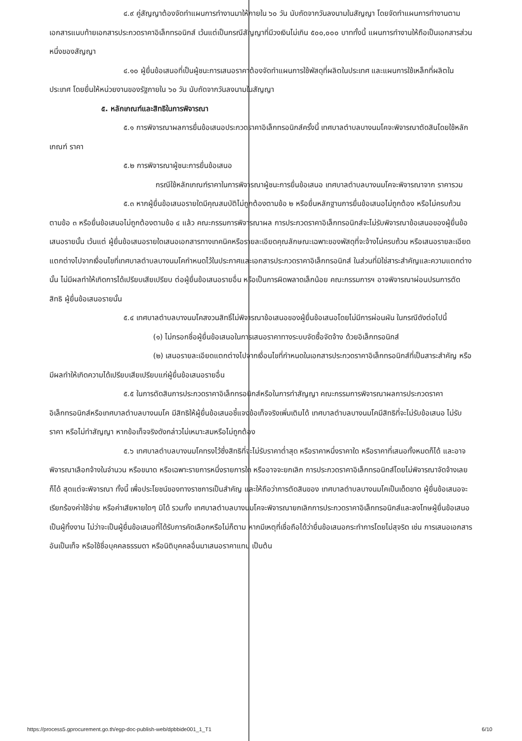๔.๙ คู่สัญญาต้องจัดทำแผนการทำงานมาให้ภายใน ๖๐ วัน นับถัดจากวันลงนามในสัญญา โดยจัดทำแผนการทำงานตามเอกสารแนบท้ายเอกสารประกวดราคาอิเล็กทรอนิกส์ เว้นแต่เป็นกรณีสัญญาที่มีวงเงินไม่เกิน ๕๐๐,๐๐๐ บาททั้งนี้ แผนการทำงานให้ถือเป็นเอกสารส่วนหนึ่งของสัญญา
๔.๑๐ ผู้ยื่นข้อเสนอที่เป็นผู้ชนะการเสนอราคาต้องจัดทำแผนการใช้พัสดุที่ผลิตในประเทศ และแผนการใช้เหล็กที่ผลิตในประเทศ โดยยื่นให้หน่วยงานของรัฐภายใน ๖๐ วัน นับถัดจากวันลงนามในสัญญา
๕. หลักเกณฑ์และสิทธิในการพิจารณา
๕.๑ การพิจารณาผลการยื่นข้อเสนอประกวดราคาอิเล็กทรอนิกส์ครั้งนี้ เทศบาลตำบลบางนมโคจะพิจารณาตัดสินโดยใช้หลักเกณฑ์ ราคา
๕.๒ การพิจารณาผู้ชนะการยื่นข้อเสนอ
กรณีใช้หลักเกณฑ์ราคาในการพิจารณาผู้ชนะการยื่นข้อเสนอ เทศบาลตำบลบางนมโคจะพิจารณาจาก ราคารวม
๕.๓ หากผู้ยื่นข้อเสนอรายใดมีคุณสมบัติไม่ถูกต้องตามข้อ ๒ หรือยื่นหลักฐานการยื่นข้อเสนอไม่ถูกต้อง หรือไม่ครบถ้วนตามข้อ ๓ หรือยื่นข้อเสนอไม่ถูกต้องตามข้อ ๔ แล้ว คณะกรรมการพิจารณาผล การประกวดราคาอิเล็กทรอนิกส์จะไม่รับพิจารณาข้อเสนอของผู้ยื่นข้อเสนอรายนั้น เว้นแต่ ผู้ยื่นข้อเสนอรายใดเสนอเอกสารทางเทคนิคหรือรายละเอียดคุณลักษณะเฉพาะของพัสดุที่จะจ้างไม่ครบถ้วน หรือเสนอรายละเอียดแตกต่างไปจากเงื่อนไขที่เทศบาลตำบลบางนมโคกำหนดไว้ในประกาศและเอกสารประกวดราคาอิเล็กทรอนิกส์ ในส่วนที่มิใช่สาระสำคัญและความแตกต่างนั้น ไม่มีผลทำให้เกิดการได้เปรียบเสียเปรียบ ต่อผู้ยื่นข้อเสนอรายอื่น หรือเป็นการผิดพลาดเล็กน้อย คณะกรรมการฯ อาจพิจารณาผ่อนปรนการตัดสิทธิ ผู้ยื่นข้อเสนอรายนั้น
๕.๔ เทศบาลตำบลบางนมโคสงวนสิทธิ์ไม่พิจารณาข้อเสนอของผู้ยื่นข้อเสนอโดยไม่มีการผ่อนผัน ในกรณีดังต่อไปนี้
(๑) ไม่กรอกชื่อผู้ยื่นข้อเสนอในการเสนอราคาทางระบบจัดซื้อจัดจ้าง ด้วยอิเล็กทรอนิกส์
(๒) เสนอรายละเอียดแตกต่างไปจากเงื่อนไขที่กำหนดในเอกสารประกวดราคาอิเล็กทรอนิกส์ที่เป็นสาระสำคัญ หรือมีผลทำให้เกิดความได้เปรียบเสียเปรียบแก่ผู้ยื่นข้อเสนอรายอื่น
๕.๕ ในการตัดสินการประกวดราคาอิเล็กทรอนิกส์หรือในการทำสัญญา คณะกรรมการพิจารณาผลการประกวดราคาอิเล็กทรอนิกส์หรือเทศบาลตำบลบางนมโค มีสิทธิให้ผู้ยื่นข้อเสนอชี้แจงข้อเท็จจริงเพิ่มเติมได้ เทศบาลตำบลบางนมโคมีสิทธิที่จะไม่รับข้อเสนอ ไม่รับราคา หรือไม่ทำสัญญา หากข้อเท็จจริงดังกล่าวไม่เหมาะสมหรือไม่ถูกต้อง
๕.๖ เทศบาลตำบลบางนมโคทรงไว้ซึ่งสิทธิที่จะไม่รับราคาต่ำสุด หรือราคาหนึ่งราคาใด หรือราคาที่เสนอทั้งหมดก็ได้ และอาจพิจารณาเลือกจ้างในจำนวน หรือขนาด หรือเฉพาะรายการหนึ่งรายการใด หรืออาจจะยกเลิก การประกวดราคาอิเล็กทรอนิกส์โดยไม่พิจารณาจัดจ้างเลยก็ได้ สุดแต่จะพิจารณา ทั้งนี้ เพื่อประโยชน์ของทางราชการเป็นสำคัญ และให้ถือว่าการตัดสินของ เทศบาลตำบลบางนมโคเป็นเด็ดขาด ผู้ยื่นข้อเสนอจะเรียกร้องค่าใช้จ่าย หรือค่าเสียหายใดๆ มิได้ รวมทั้ง เทศบาลตำบลบางนมโคจะพิจารณายกเลิกการประกวดราคาอิเล็กทรอนิกส์และลงโทษผู้ยื่นข้อเสนอเป็นผู้ทิ้งงาน ไม่ว่าจะเป็นผู้ยื่นข้อเสนอที่ได้รับการคัดเลือกหรือไม่ก็ตาม หากมีเหตุที่เชื่อถือได้ว่ายื่นข้อเสนอกระทำการโดยไม่สุจริต เช่น การเสนอเอกสารอันเป็นเท็จ หรือใช้ชื่อบุคคลธรรมดา หรือนิติบุคคลอื่นมาเสนอราคาแทน เป็นต้น
https://process5.gprocurement.go.th/egp-doc-publish-web/dpbbide001_1_T1 6/10